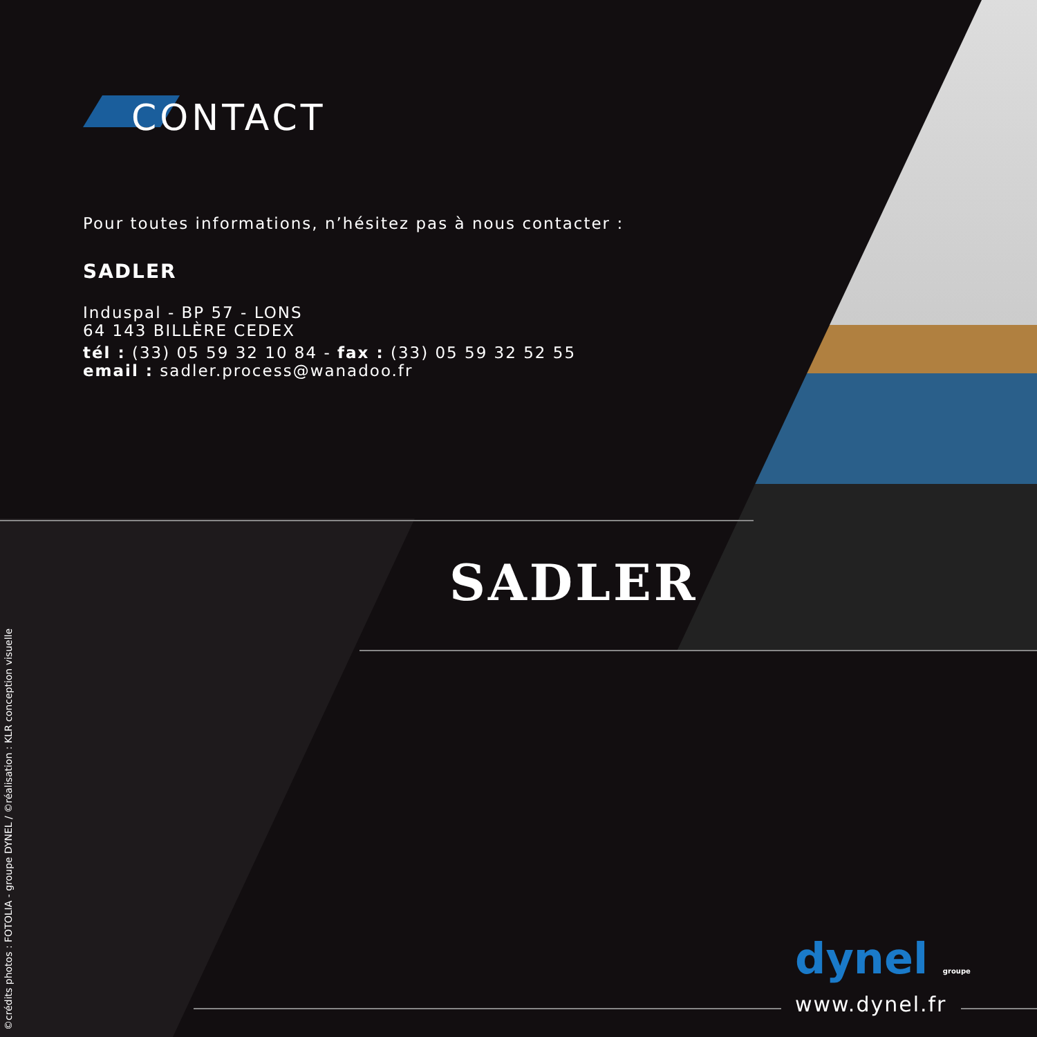CONTACT
Pour toutes informations, n’hésitez pas à nous contacter :
SADLER
Induspal - BP 57 - LONS
64 143 BILLÈRE CEDEX
tél : (33) 05 59 32 10 84 - fax : (33) 05 59 32 52 55
email : sadler.process@wanadoo.fr
SADLER
©crédits photos : FOTOLIA - groupe DYNEL / ©réalisation : KLR conception visuelle
dynel groupe
www.dynel.fr